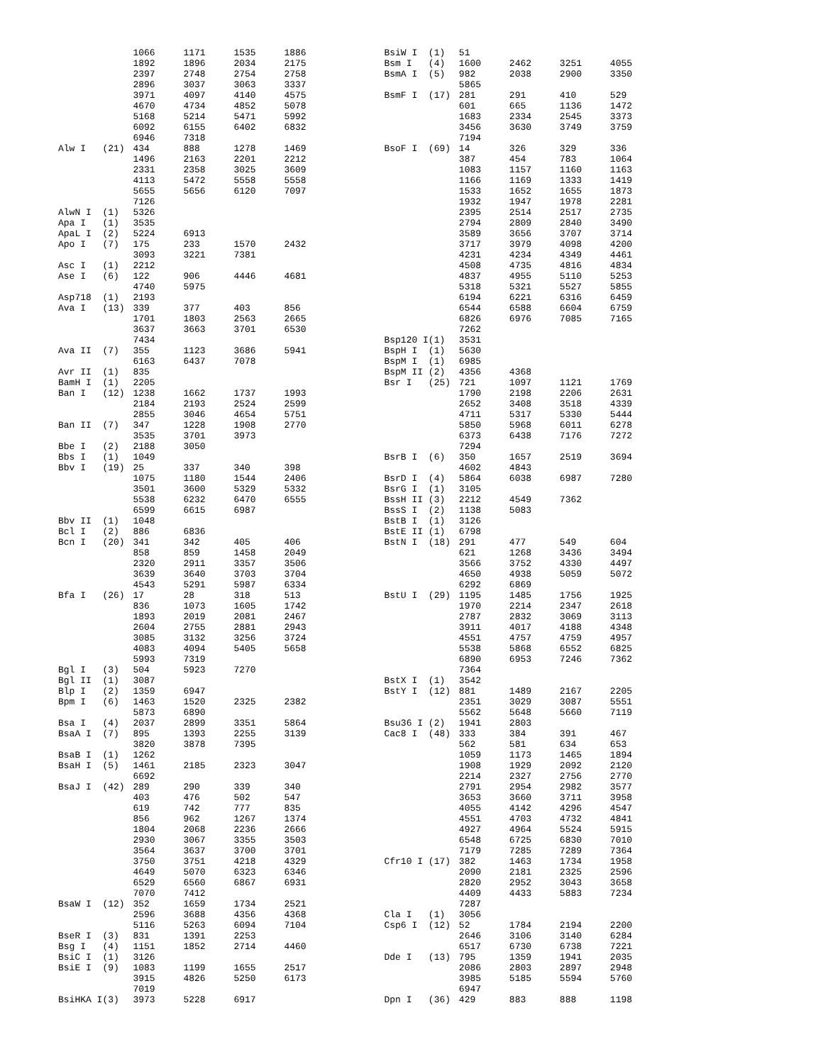| | | 1066 | 1171 | 1535 | 1886 |
| | | 1892 | 1896 | 2034 | 2175 |
| | | 2397 | 2748 | 2754 | 2758 |
| | | 2896 | 3037 | 3063 | 3337 |
| | | 3971 | 4097 | 4140 | 4575 |
| | | 4670 | 4734 | 4852 | 5078 |
| | | 5168 | 5214 | 5471 | 5992 |
| | | 6092 | 6155 | 6402 | 6832 |
| | | 6946 | 7318 | | |
| Alw I | (21) | 434 | 888 | 1278 | 1469 |
| | | 1496 | 2163 | 2201 | 2212 |
| | | 2331 | 2358 | 3025 | 3609 |
| | | 4113 | 5472 | 5558 | 5558 |
| | | 5655 | 5656 | 6120 | 7097 |
| | | 7126 | | | |
| AlwN I | (1) | 5326 | | | |
| Apa I | (1) | 3535 | | | |
| ApaL I | (2) | 5224 | 6913 | | |
| Apo I | (7) | 175 | 233 | 1570 | 2432 |
| | | 3093 | 3221 | 7381 | |
| Asc I | (1) | 2212 | | | |
| Ase I | (6) | 122 | 906 | 4446 | 4681 |
| | | 4740 | 5975 | | |
| Asp718 | (1) | 2193 | | | |
| Ava I | (13) | 339 | 377 | 403 | 856 |
| | | 1701 | 1803 | 2563 | 2665 |
| | | 3637 | 3663 | 3701 | 6530 |
| | | 7434 | | | |
| Ava II | (7) | 355 | 1123 | 3686 | 5941 |
| | | 6163 | 6437 | 7078 | |
| Avr II | (1) | 835 | | | |
| BamH I | (1) | 2205 | | | |
| Ban I | (12) | 1238 | 1662 | 1737 | 1993 |
| | | 2184 | 2193 | 2524 | 2599 |
| | | 2855 | 3046 | 4654 | 5751 |
| Ban II | (7) | 347 | 1228 | 1908 | 2770 |
| | | 3535 | 3701 | 3973 | |
| Bbe I | (2) | 2188 | 3050 | | |
| Bbs I | (1) | 1049 | | | |
| Bbv I | (19) | 25 | 337 | 340 | 398 |
| | | 1075 | 1180 | 1544 | 2406 |
| | | 3501 | 3600 | 5329 | 5332 |
| | | 5538 | 6232 | 6470 | 6555 |
| | | 6599 | 6615 | 6987 | |
| Bbv II | (1) | 1048 | | | |
| Bcl I | (2) | 886 | 6836 | | |
| Bcn I | (20) | 341 | 342 | 405 | 406 |
| | | 858 | 859 | 1458 | 2049 |
| | | 2320 | 2911 | 3357 | 3506 |
| | | 3639 | 3640 | 3703 | 3704 |
| | | 4543 | 5291 | 5987 | 6334 |
| Bfa I | (26) | 17 | 28 | 318 | 513 |
| | | 836 | 1073 | 1605 | 1742 |
| | | 1893 | 2019 | 2081 | 2467 |
| | | 2604 | 2755 | 2881 | 2943 |
| | | 3085 | 3132 | 3256 | 3724 |
| | | 4083 | 4094 | 5405 | 5658 |
| | | 5993 | 7319 | | |
| Bgl I | (3) | 504 | 5923 | 7270 | |
| Bgl II | (1) | 3087 | | | |
| Blp I | (2) | 1359 | 6947 | | |
| Bpm I | (6) | 1463 | 1520 | 2325 | 2382 |
| | | 5873 | 6890 | | |
| Bsa I | (4) | 2037 | 2899 | 3351 | 5864 |
| BsaA I | (7) | 895 | 1393 | 2255 | 3139 |
| | | 3820 | 3878 | 7395 | |
| BsaB I | (1) | 1262 | | | |
| BsaH I | (5) | 1461 | 2185 | 2323 | 3047 |
| | | 6692 | | | |
| BsaJ I | (42) | 289 | 290 | 339 | 340 |
| | | 403 | 476 | 502 | 547 |
| | | 619 | 742 | 777 | 835 |
| | | 856 | 962 | 1267 | 1374 |
| | | 1804 | 2068 | 2236 | 2666 |
| | | 2930 | 3067 | 3355 | 3503 |
| | | 3564 | 3637 | 3700 | 3701 |
| | | 3750 | 3751 | 4218 | 4329 |
| | | 4649 | 5070 | 6323 | 6346 |
| | | 6529 | 6560 | 6867 | 6931 |
| | | 7070 | 7412 | | |
| BsaW I | (12) | 352 | 1659 | 1734 | 2521 |
| | | 2596 | 3688 | 4356 | 4368 |
| | | 5116 | 5263 | 6094 | 7104 |
| BseR I | (3) | 831 | 1391 | 2253 | |
| Bsg I | (4) | 1151 | 1852 | 2714 | 4460 |
| BsiC I | (1) | 3126 | | | |
| BsiE I | (9) | 1083 | 1199 | 1655 | 2517 |
| | | 3915 | 4826 | 5250 | 6173 |
| | | 7019 | | | |
| BsiHKA I | (3) | 3973 | 5228 | 6917 | |
| BsiW I | (1) | 51 | | | |
| Bsm I | (4) | 1600 | 2462 | 3251 | 4055 |
| BsmA I | (5) | 982 | 2038 | 2900 | 3350 |
| | | 5865 | | | |
| BsmF I | (17) | 281 | 291 | 410 | 529 |
| | | 601 | 665 | 1136 | 1472 |
| | | 1683 | 2334 | 2545 | 3373 |
| | | 3456 | 3630 | 3749 | 3759 |
| | | 7194 | | | |
| BsoF I | (69) | 14 | 326 | 329 | 336 |
| | | 387 | 454 | 783 | 1064 |
| | | 1083 | 1157 | 1160 | 1163 |
| | | 1166 | 1169 | 1333 | 1419 |
| | | 1533 | 1652 | 1655 | 1873 |
| | | 1932 | 1947 | 1978 | 2281 |
| | | 2395 | 2514 | 2517 | 2735 |
| | | 2794 | 2809 | 2840 | 3490 |
| | | 3589 | 3656 | 3707 | 3714 |
| | | 3717 | 3979 | 4098 | 4200 |
| | | 4231 | 4234 | 4349 | 4461 |
| | | 4508 | 4735 | 4816 | 4834 |
| | | 4837 | 4955 | 5110 | 5253 |
| | | 5318 | 5321 | 5527 | 5855 |
| | | 6194 | 6221 | 6316 | 6459 |
| | | 6544 | 6588 | 6604 | 6759 |
| | | 6826 | 6976 | 7085 | 7165 |
| | | 7262 | | | |
| Bsp120 I | (1) | 3531 | | | |
| BspH I | (1) | 5630 | | | |
| BspM I | (1) | 6985 | | | |
| BspM II | (2) | 4356 | 4368 | | |
| Bsr I | (25) | 721 | 1097 | 1121 | 1769 |
| | | 1790 | 2198 | 2206 | 2631 |
| | | 2652 | 3408 | 3518 | 4339 |
| | | 4711 | 5317 | 5330 | 5444 |
| | | 5850 | 5968 | 6011 | 6278 |
| | | 6373 | 6438 | 7176 | 7272 |
| | | 7294 | | | |
| BsrB I | (6) | 350 | 1657 | 2519 | 3694 |
| | | 4602 | 4843 | | |
| BsrD I | (4) | 5864 | 6038 | 6987 | 7280 |
| BsrG I | (1) | 3105 | | | |
| BssH II | (3) | 2212 | 4549 | 7362 | |
| BssS I | (2) | 1138 | 5083 | | |
| BstB I | (1) | 3126 | | | |
| BstE II | (1) | 6798 | | | |
| BstN I | (18) | 291 | 477 | 549 | 604 |
| | | 621 | 1268 | 3436 | 3494 |
| | | 3566 | 3752 | 4330 | 4497 |
| | | 4650 | 4938 | 5059 | 5072 |
| | | 6292 | 6869 | | |
| BstU I | (29) | 1195 | 1485 | 1756 | 1925 |
| | | 1970 | 2214 | 2347 | 2618 |
| | | 2787 | 2832 | 3069 | 3113 |
| | | 3911 | 4017 | 4188 | 4348 |
| | | 4551 | 4757 | 4759 | 4957 |
| | | 5538 | 5868 | 6552 | 6825 |
| | | 6890 | 6953 | 7246 | 7362 |
| | | 7364 | | | |
| BstX I | (1) | 3542 | | | |
| BstY I | (12) | 881 | 1489 | 2167 | 2205 |
| | | 2351 | 3029 | 3087 | 5551 |
| | | 5562 | 5648 | 5660 | 7119 |
| Bsu36 I | (2) | 1941 | 2803 | | |
| Cac8 I | (48) | 333 | 384 | 391 | 467 |
| | | 562 | 581 | 634 | 653 |
| | | 1059 | 1173 | 1465 | 1894 |
| | | 1908 | 1929 | 2092 | 2120 |
| | | 2214 | 2327 | 2756 | 2770 |
| | | 2791 | 2954 | 2982 | 3577 |
| | | 3653 | 3660 | 3711 | 3958 |
| | | 4055 | 4142 | 4296 | 4547 |
| | | 4551 | 4703 | 4732 | 4841 |
| | | 4927 | 4964 | 5524 | 5915 |
| | | 6548 | 6725 | 6830 | 7010 |
| | | 7179 | 7285 | 7289 | 7364 |
| Cfr10 I | (17) | 382 | 1463 | 1734 | 1958 |
| | | 2090 | 2181 | 2325 | 2596 |
| | | 2820 | 2952 | 3043 | 3658 |
| | | 4409 | 4433 | 5883 | 7234 |
| | | 7287 | | | |
| Cla I | (1) | 3056 | | | |
| Csp6 I | (12) | 52 | 1784 | 2194 | 2200 |
| | | 2646 | 3106 | 3140 | 6284 |
| | | 6517 | 6730 | 6738 | 7221 |
| Dde I | (13) | 795 | 1359 | 1941 | 2035 |
| | | 2086 | 2803 | 2897 | 2948 |
| | | 3985 | 5185 | 5594 | 5760 |
| | | 6947 | | | |
| Dpn I | (36) | 429 | 883 | 888 | 1198 |